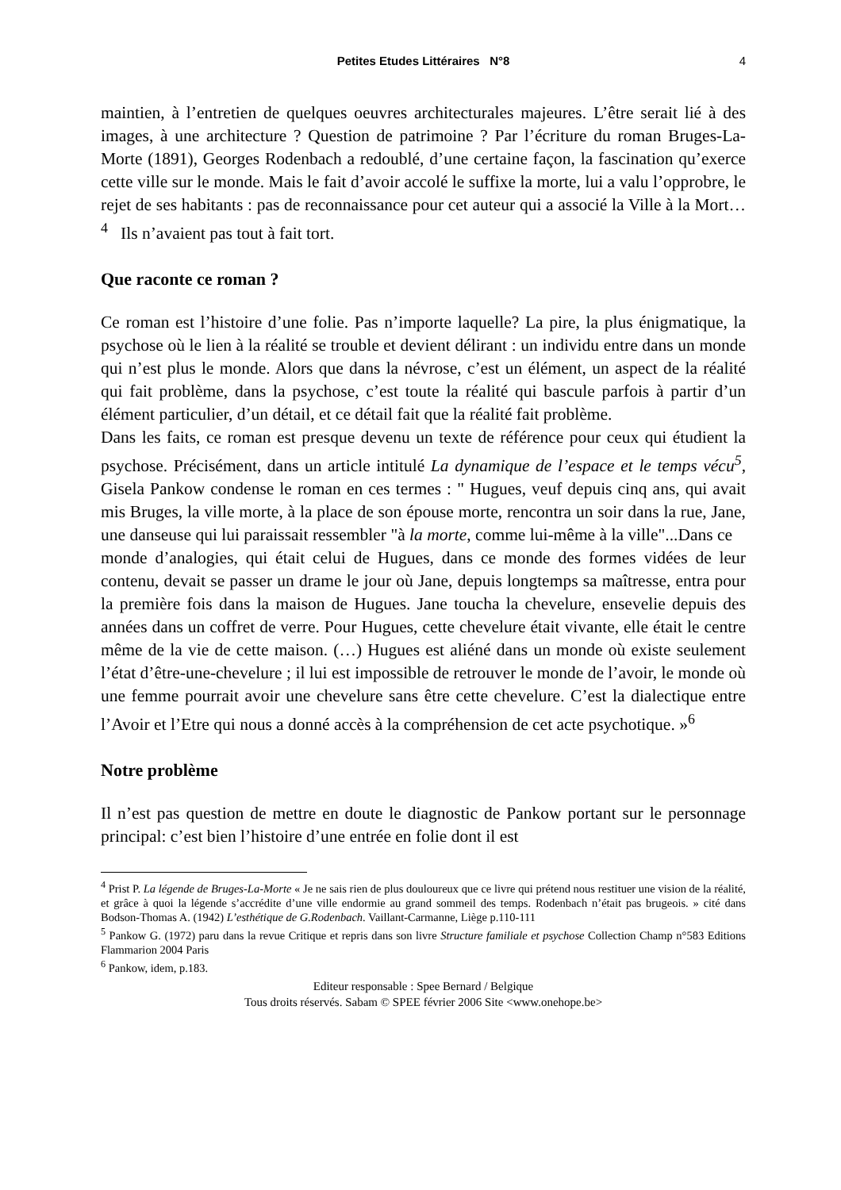Petites Etudes Littéraires N°8 4
maintien, à l’entretien de quelques oeuvres architecturales majeures. L’être serait lié à des images, à une architecture ? Question de patrimoine ? Par l’écriture du roman Bruges-La-Morte (1891), Georges Rodenbach a redoublé, d’une certaine façon, la fascination qu’exerce cette ville sur le monde. Mais le fait d’avoir accolé le suffixe la morte, lui a valu l’opprobre, le rejet de ses habitants : pas de reconnaissance pour cet auteur qui a associé la Ville à la Mort…<sup>4</sup> Ils n’avaient pas tout à fait tort.
Que raconte ce roman ?
Ce roman est l’histoire d’une folie. Pas n’importe laquelle? La pire, la plus énigmatique, la psychose où le lien à la réalité se trouble et devient délirant : un individu entre dans un monde qui n’est plus le monde. Alors que dans la névrose, c’est un élément, un aspect de la réalité qui fait problème, dans la psychose, c’est toute la réalité qui bascule parfois à partir d’un élément particulier, d’un détail, et ce détail fait que la réalité fait problème.
Dans les faits, ce roman est presque devenu un texte de référence pour ceux qui étudient la psychose. Précisément, dans un article intitulé La dynamique de l’espace et le temps vécu<sup>5</sup>, Gisela Pankow condense le roman en ces termes : " Hugues, veuf depuis cinq ans, qui avait mis Bruges, la ville morte, à la place de son épouse morte, rencontra un soir dans la rue, Jane, une danseuse qui lui paraissait ressembler "à la morte, comme lui-même à la ville"...Dans ce
monde d’analogies, qui était celui de Hugues, dans ce monde des formes vidées de leur contenu, devait se passer un drame le jour où Jane, depuis longtemps sa maîtresse, entra pour la première fois dans la maison de Hugues. Jane toucha la chevelure, ensevelie depuis des années dans un coffret de verre. Pour Hugues, cette chevelure était vivante, elle était le centre même de la vie de cette maison. (…) Hugues est aliéné dans un monde où existe seulement l’état d’être-une-chevelure ; il lui est impossible de retrouver le monde de l’avoir, le monde où une femme pourrait avoir une chevelure sans être cette chevelure. C’est la dialectique entre l’Avoir et l’Etre qui nous a donné accès à la compréhension de cet acte psychotique. »<sup>6</sup>
Notre problème
Il n’est pas question de mettre en doute le diagnostic de Pankow portant sur le personnage principal: c’est bien l’histoire d’une entrée en folie dont il est
<sup>4</sup> Prist P. La légende de Bruges-La-Morte « Je ne sais rien de plus douloureux que ce livre qui prétend nous restituer une vision de la réalité, et grâce à quoi la légende s’accrédite d’une ville endormie au grand sommeil des temps. Rodenbach n’était pas brugeois. » cité dans Bodson-Thomas A. (1942) L’esthétique de G.Rodenbach. Vaillant-Carmanne, Liège p.110-111
<sup>5</sup> Pankow G. (1972) paru dans la revue Critique et repris dans son livre Structure familiale et psychose Collection Champ n°583 Editions Flammarion 2004 Paris
<sup>6</sup> Pankow, idem, p.183.
Editeur responsable : Spee Bernard / Belgique
Tous droits réservés. Sabam © SPEE février 2006 Site <www.onehope.be>